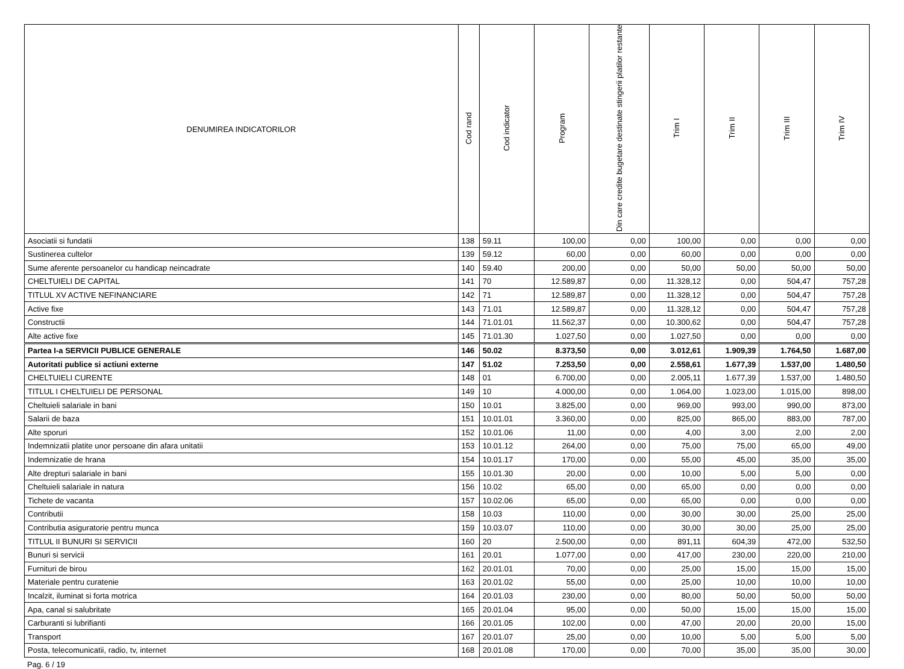| DENUMIREA INDICATORILOR | Cod rand | Cod indicator | Program | Din care credite bugetare destinate stingerii platilor restante | Trim I | Trim II | Trim III | Trim IV |
| --- | --- | --- | --- | --- | --- | --- | --- | --- |
| Asociatii si fundatii | 138 | 59.11 | 100,00 | 0,00 | 100,00 | 0,00 | 0,00 | 0,00 |
| Sustinerea cultelor | 139 | 59.12 | 60,00 | 0,00 | 60,00 | 0,00 | 0,00 | 0,00 |
| Sume aferente persoanelor cu handicap neincadrate | 140 | 59.40 | 200,00 | 0,00 | 50,00 | 50,00 | 50,00 | 50,00 |
| CHELTUIELI DE CAPITAL | 141 | 70 | 12.589,87 | 0,00 | 11.328,12 | 0,00 | 504,47 | 757,28 |
| TITLUL XV ACTIVE NEFINANCIARE | 142 | 71 | 12.589,87 | 0,00 | 11.328,12 | 0,00 | 504,47 | 757,28 |
| Active fixe | 143 | 71.01 | 12.589,87 | 0,00 | 11.328,12 | 0,00 | 504,47 | 757,28 |
| Constructii | 144 | 71.01.01 | 11.562,37 | 0,00 | 10.300,62 | 0,00 | 504,47 | 757,28 |
| Alte active fixe | 145 | 71.01.30 | 1.027,50 | 0,00 | 1.027,50 | 0,00 | 0,00 | 0,00 |
| Partea I-a SERVICII PUBLICE GENERALE | 146 | 50.02 | 8.373,50 | 0,00 | 3.012,61 | 1.909,39 | 1.764,50 | 1.687,00 |
| Autoritati publice si actiuni externe | 147 | 51.02 | 7.253,50 | 0,00 | 2.558,61 | 1.677,39 | 1.537,00 | 1.480,50 |
| CHELTUIELI CURENTE | 148 | 01 | 6.700,00 | 0,00 | 2.005,11 | 1.677,39 | 1.537,00 | 1.480,50 |
| TITLUL I CHELTUIELI DE PERSONAL | 149 | 10 | 4.000,00 | 0,00 | 1.064,00 | 1.023,00 | 1.015,00 | 898,00 |
| Cheltuieli salariale in bani | 150 | 10.01 | 3.825,00 | 0,00 | 969,00 | 993,00 | 990,00 | 873,00 |
| Salarii de baza | 151 | 10.01.01 | 3.360,00 | 0,00 | 825,00 | 865,00 | 883,00 | 787,00 |
| Alte sporuri | 152 | 10.01.06 | 11,00 | 0,00 | 4,00 | 3,00 | 2,00 | 2,00 |
| Indemnizatii platite unor persoane din afara unitatii | 153 | 10.01.12 | 264,00 | 0,00 | 75,00 | 75,00 | 65,00 | 49,00 |
| Indemnizatie de hrana | 154 | 10.01.17 | 170,00 | 0,00 | 55,00 | 45,00 | 35,00 | 35,00 |
| Alte drepturi salariale in bani | 155 | 10.01.30 | 20,00 | 0,00 | 10,00 | 5,00 | 5,00 | 0,00 |
| Cheltuieli salariale in natura | 156 | 10.02 | 65,00 | 0,00 | 65,00 | 0,00 | 0,00 | 0,00 |
| Tichete de vacanta | 157 | 10.02.06 | 65,00 | 0,00 | 65,00 | 0,00 | 0,00 | 0,00 |
| Contributii | 158 | 10.03 | 110,00 | 0,00 | 30,00 | 30,00 | 25,00 | 25,00 |
| Contributia asiguratorie pentru munca | 159 | 10.03.07 | 110,00 | 0,00 | 30,00 | 30,00 | 25,00 | 25,00 |
| TITLUL II BUNURI SI SERVICII | 160 | 20 | 2.500,00 | 0,00 | 891,11 | 604,39 | 472,00 | 532,50 |
| Bunuri si servicii | 161 | 20.01 | 1.077,00 | 0,00 | 417,00 | 230,00 | 220,00 | 210,00 |
| Furnituri de birou | 162 | 20.01.01 | 70,00 | 0,00 | 25,00 | 15,00 | 15,00 | 15,00 |
| Materiale pentru curatenie | 163 | 20.01.02 | 55,00 | 0,00 | 25,00 | 10,00 | 10,00 | 10,00 |
| Incalzit, iluminat si forta motrica | 164 | 20.01.03 | 230,00 | 0,00 | 80,00 | 50,00 | 50,00 | 50,00 |
| Apa, canal si salubritate | 165 | 20.01.04 | 95,00 | 0,00 | 50,00 | 15,00 | 15,00 | 15,00 |
| Carburanti si lubrifianti | 166 | 20.01.05 | 102,00 | 0,00 | 47,00 | 20,00 | 20,00 | 15,00 |
| Transport | 167 | 20.01.07 | 25,00 | 0,00 | 10,00 | 5,00 | 5,00 | 5,00 |
| Posta, telecomunicatii, radio, tv, internet | 168 | 20.01.08 | 170,00 | 0,00 | 70,00 | 35,00 | 35,00 | 30,00 |
Pag. 6 / 19